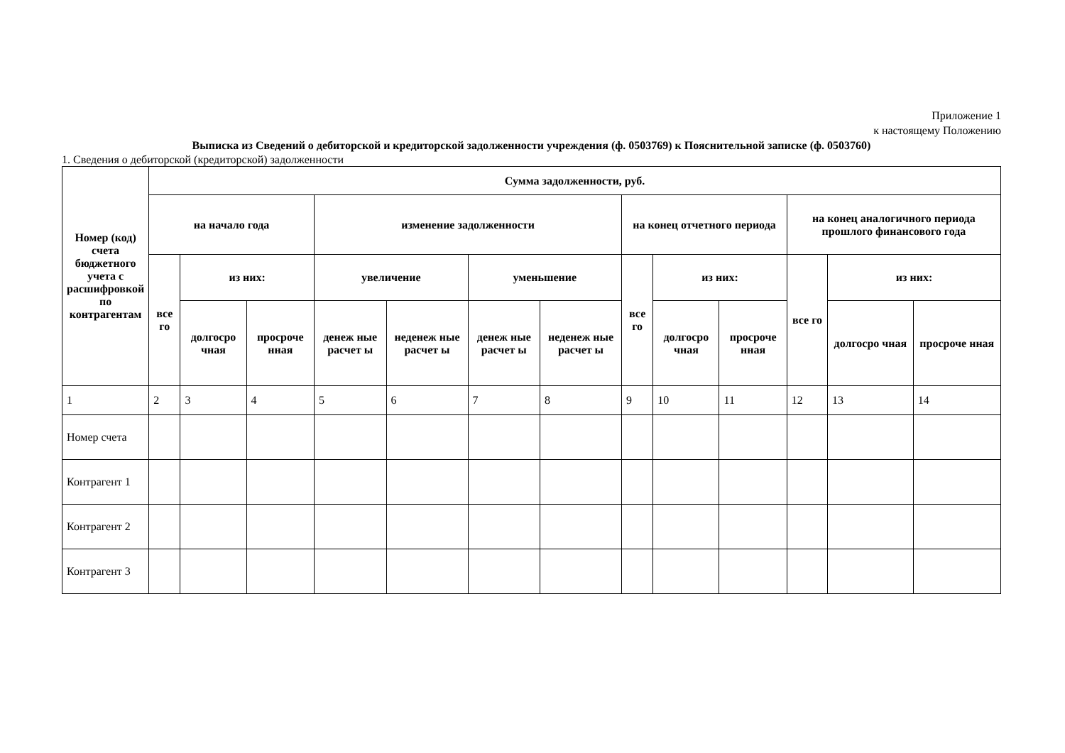Приложение 1
к настоящему Положению
Выписка из Сведений о дебиторской и кредиторской задолженности учреждения (ф. 0503769) к Пояснительной записке (ф. 0503760)
1. Сведения о дебиторской (кредиторской) задолженности
| Номер (код) счета бюджетного учета с расшифровкой по контрагентам | Сумма задолженности, руб. | | | | | | | | | | | | |
| --- | --- | --- | --- | --- | --- | --- | --- | --- | --- | --- | --- | --- | --- |
| | на начало года | | | изменение задолженности | | | | на конец отчетного периода | | | на конец аналогичного периода прошлого финансового года | | |
| | все го | из них: | | увеличение | | уменьшение | | все го | из них: | | все го | из них: | |
| | | долгосро чная | просроче нная | денеж ные расчет ы | неденеж ные расчет ы | денеж ные расчет ы | неденеж ные расчет ы | | долгосро чная | просроче нная | | долгосро чная | просроче нная |
| 1 | 2 | 3 | 4 | 5 | 6 | 7 | 8 | 9 | 10 | 11 | 12 | 13 | 14 |
| Номер счета | | | | | | | | | | | | | |
| Контрагент 1 | | | | | | | | | | | | | |
| Контрагент 2 | | | | | | | | | | | | | |
| Контрагент 3 | | | | | | | | | | | | | |